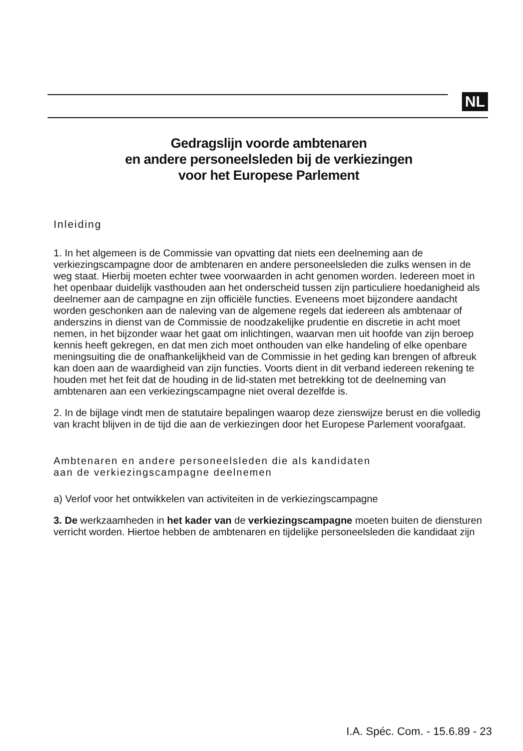NL
Gedragslijn voorde ambtenaren
en andere personeelsleden bij de verkiezingen
voor het Europese Parlement
Inleiding
1. In het algemeen is de Commissie van opvatting dat niets een deelneming aan de verkiezingscampagne door de ambtenaren en andere personeelsleden die zulks wensen in de weg staat. Hierbij moeten echter twee voorwaarden in acht genomen worden. Iedereen moet in het openbaar duidelijk vasthouden aan het onderscheid tussen zijn particuliere hoedanigheid als deelnemer aan de campagne en zijn officiële functies. Eveneens moet bijzondere aandacht worden geschonken aan de naleving van de algemene regels dat iedereen als ambtenaar of anderszins in dienst van de Commissie de noodzakelijke prudentie en discretie in acht moet nemen, in het bijzonder waar het gaat om inlichtingen, waarvan men uit hoofde van zijn beroep kennis heeft gekregen, en dat men zich moet onthouden van elke handeling of elke openbare meningsuiting die de onafhankelijkheid van de Commissie in het geding kan brengen of afbreuk kan doen aan de waardigheid van zijn functies. Voorts dient in dit verband iedereen rekening te houden met het feit dat de houding in de lid-staten met betrekking tot de deelneming van ambtenaren aan een verkiezingscampagne niet overal dezelfde is.
2. In de bijlage vindt men de statutaire bepalingen waarop deze zienswijze berust en die volledig van kracht blijven in de tijd die aan de verkiezingen door het Europese Parlement voorafgaat.
Ambtenaren en andere personeelsleden die als kandidaten
aan de verkiezingscampagne deelnemen
a) Verlof voor het ontwikkelen van activiteiten in de verkiezingscampagne
3. De werkzaamheden in het kader van de verkiezingscampagne moeten buiten de diensturen verricht worden. Hiertoe hebben de ambtenaren en tijdelijke personeelsleden die kandidaat zijn
I.A. Spéc. Com. - 15.6.89 - 23